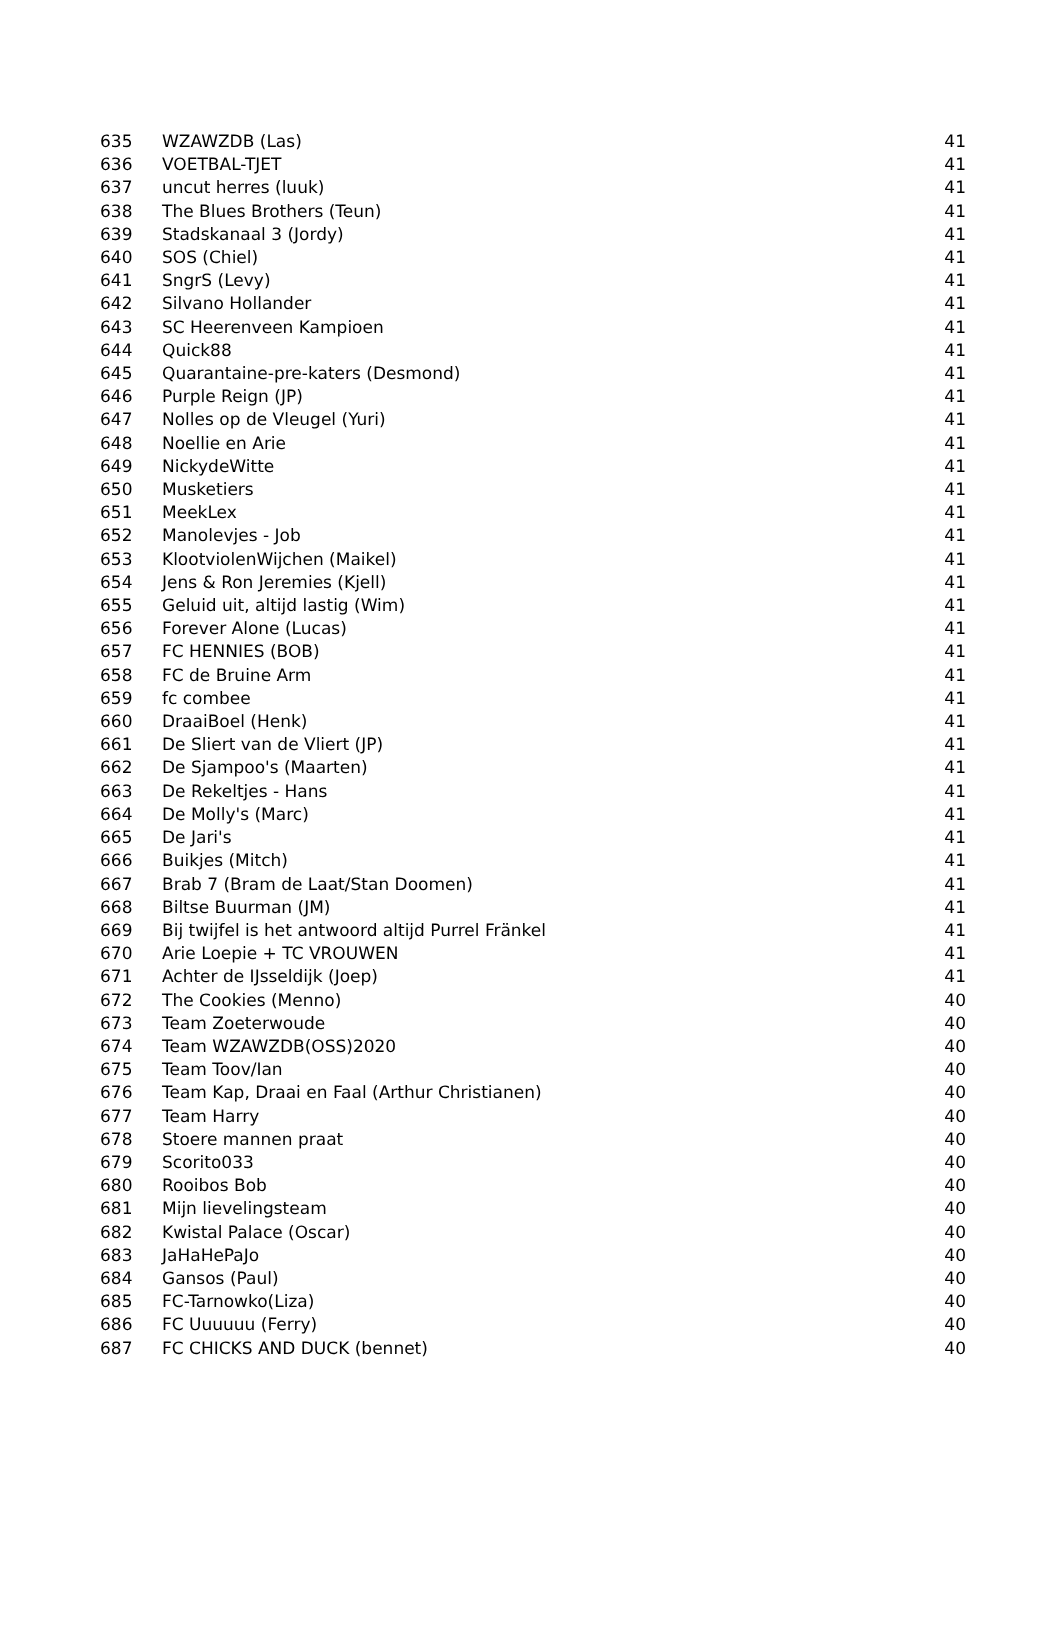| 635 | WZAWZDB (Las) | 41 |
| 636 | VOETBAL-TJET | 41 |
| 637 | uncut herres (luuk) | 41 |
| 638 | The Blues Brothers (Teun) | 41 |
| 639 | Stadskanaal 3 (Jordy) | 41 |
| 640 | SOS (Chiel) | 41 |
| 641 | SngrS (Levy) | 41 |
| 642 | Silvano Hollander | 41 |
| 643 | SC Heerenveen Kampioen | 41 |
| 644 | Quick88 | 41 |
| 645 | Quarantaine-pre-katers (Desmond) | 41 |
| 646 | Purple Reign (JP) | 41 |
| 647 | Nolles op de Vleugel (Yuri) | 41 |
| 648 | Noellie en Arie | 41 |
| 649 | NickydeWitte | 41 |
| 650 | Musketiers | 41 |
| 651 | MeekLex | 41 |
| 652 | Manolevjes - Job | 41 |
| 653 | KlootviolenWijchen (Maikel) | 41 |
| 654 | Jens & Ron Jeremies (Kjell) | 41 |
| 655 | Geluid uit, altijd lastig (Wim) | 41 |
| 656 | Forever Alone (Lucas) | 41 |
| 657 | FC HENNIES (BOB) | 41 |
| 658 | FC de Bruine Arm | 41 |
| 659 | fc combee | 41 |
| 660 | DraaiBoel (Henk) | 41 |
| 661 | De Sliert van de Vliert (JP) | 41 |
| 662 | De Sjampoo's (Maarten) | 41 |
| 663 | De Rekeltjes - Hans | 41 |
| 664 | De Molly's (Marc) | 41 |
| 665 | De Jari's | 41 |
| 666 | Buikjes (Mitch) | 41 |
| 667 | Brab 7 (Bram de Laat/Stan Doomen) | 41 |
| 668 | Biltse Buurman (JM) | 41 |
| 669 | Bij twijfel is het antwoord altijd Purrel Fränkel | 41 |
| 670 | Arie Loepie + TC VROUWEN | 41 |
| 671 | Achter de IJsseldijk (Joep) | 41 |
| 672 | The Cookies (Menno) | 40 |
| 673 | Team Zoeterwoude | 40 |
| 674 | Team WZAWZDB(OSS)2020 | 40 |
| 675 | Team Toov/Ian | 40 |
| 676 | Team Kap, Draai en Faal (Arthur Christianen) | 40 |
| 677 | Team Harry | 40 |
| 678 | Stoere mannen praat | 40 |
| 679 | Scorito033 | 40 |
| 680 | Rooibos Bob | 40 |
| 681 | Mijn lievelingsteam | 40 |
| 682 | Kwistal Palace (Oscar) | 40 |
| 683 | JaHaHePaJo | 40 |
| 684 | Gansos (Paul) | 40 |
| 685 | FC-Tarnowko(Liza) | 40 |
| 686 | FC Uuuuuu (Ferry) | 40 |
| 687 | FC CHICKS AND DUCK (bennet) | 40 |